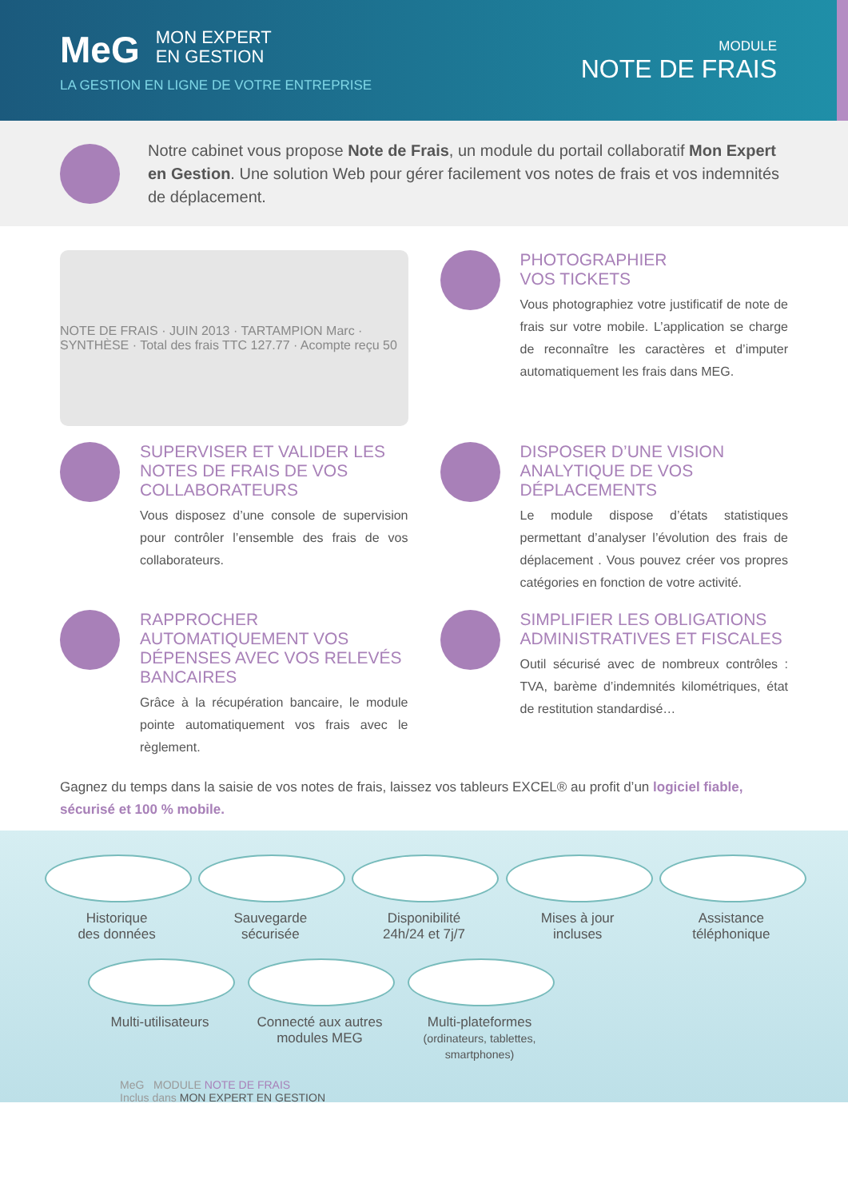MeG MON EXPERT
EN GESTION
LA GESTION EN LIGNE DE VOTRE ENTREPRISE
MODULE
NOTE DE FRAIS
Notre cabinet vous propose Note de Frais, un module du portail collaboratif Mon Expert en Gestion. Une solution Web pour gérer facilement vos notes de frais et vos indemnités de déplacement.
NOTE DE FRAIS · JUIN 2013 · TARTAMPION Marc · SYNTHÈSE · Total des frais TTC 127.77 · Acompte reçu 50
PHOTOGRAPHIER
VOS TICKETS
Vous photographiez votre justificatif de note de frais sur votre mobile. L’application se charge de reconnaître les caractères et d’imputer automatiquement les frais dans MEG.
SUPERVISER ET VALIDER LES NOTES DE FRAIS DE VOS COLLABORATEURS
Vous disposez d’une console de supervision pour contrôler l’ensemble des frais de vos collaborateurs.
DISPOSER D’UNE VISION ANALYTIQUE DE VOS DÉPLACEMENTS
Le module dispose d’états statistiques permettant d’analyser l’évolution des frais de déplacement . Vous pouvez créer vos propres catégories en fonction de votre activité.
RAPPROCHER AUTOMATIQUEMENT VOS DÉPENSES AVEC VOS RELEVÉS BANCAIRES
Grâce à la récupération bancaire, le module pointe automatiquement vos frais avec le règlement.
SIMPLIFIER LES OBLIGATIONS ADMINISTRATIVES ET FISCALES
Outil sécurisé avec de nombreux contrôles : TVA, barème d’indemnités kilométriques, état de restitution standardisé…
Gagnez du temps dans la saisie de vos notes de frais, laissez vos tableurs EXCEL® au profit d’un logiciel fiable, sécurisé et 100 % mobile.
Historique
des données
Sauvegarde
sécurisée
Disponibilité
24h/24 et 7j/7
Mises à jour
incluses
Assistance
téléphonique
Multi-utilisateurs
Connecté aux autres
modules MEG
Multi-plateformes
(ordinateurs, tablettes, smartphones)
MeG MODULE NOTE DE FRAIS
Inclus dans MON EXPERT EN GESTION